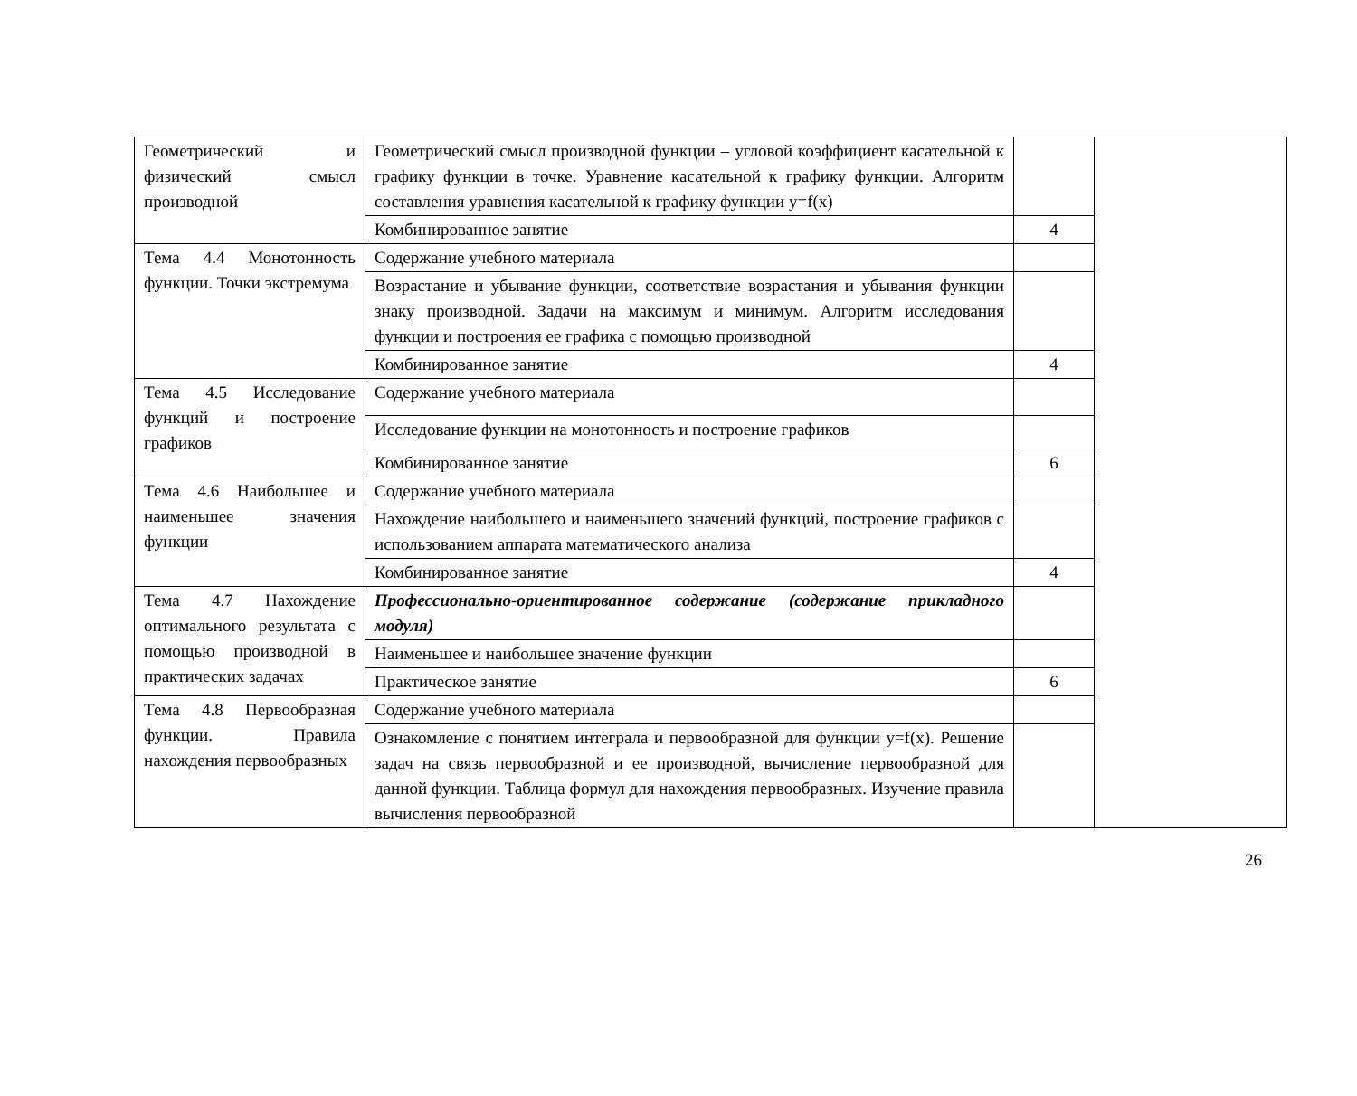| Геометрический и физический смысл производной | Геометрический смысл производной функции – угловой коэффициент касательной к графику функции в точке. Уравнение касательной к графику функции. Алгоритм составления уравнения касательной к графику функции y=f(x) | | |
| | Комбинированное занятие | 4 | |
| Тема 4.4 Монотонность функции. Точки экстремума | Содержание учебного материала | | |
| | Возрастание и убывание функции, соответствие возрастания и убывания функции знаку производной. Задачи на максимум и минимум. Алгоритм исследования функции и построения ее графика с помощью производной | | |
| | Комбинированное занятие | 4 | |
| Тема 4.5 Исследование функций и построение графиков | Содержание учебного материала | | |
| | Исследование функции на монотонность и построение графиков | | |
| | Комбинированное занятие | 6 | |
| Тема 4.6 Наибольшее и наименьшее значения функции | Содержание учебного материала | | |
| | Нахождение наибольшего и наименьшего значений функций, построение графиков с использованием аппарата математического анализа | | |
| | Комбинированное занятие | 4 | |
| Тема 4.7 Нахождение оптимального результата с помощью производной в практических задачах | Профессионально-ориентированное содержание (содержание прикладного модуля) | | |
| | Наименьшее и наибольшее значение функции | | |
| | Практическое занятие | 6 | |
| Тема 4.8 Первообразная функции. Правила нахождения первообразных | Содержание учебного материала | | |
| | Ознакомление с понятием интеграла и первообразной для функции y=f(x). Решение задач на связь первообразной и ее производной, вычисление первообразной для данной функции. Таблица формул для нахождения первообразных. Изучение правила вычисления первообразной | | |
26